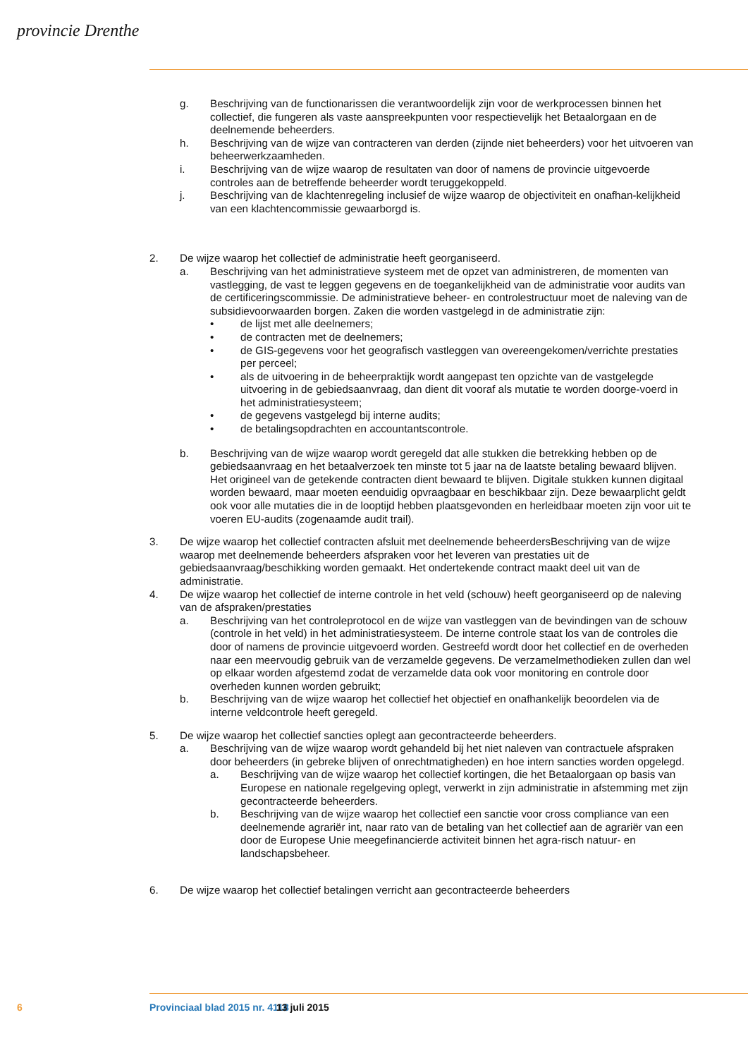provincie Drenthe
g. Beschrijving van de functionarissen die verantwoordelijk zijn voor de werkprocessen binnen het collectief, die fungeren als vaste aanspreekpunten voor respectievelijk het Betaalorgaan en de deelnemende beheerders.
h. Beschrijving van de wijze van contracteren van derden (zijnde niet beheerders) voor het uitvoeren van beheerwerkzaamheden.
i. Beschrijving van de wijze waarop de resultaten van door of namens de provincie uitgevoerde controles aan de betreffende beheerder wordt teruggekoppeld.
j. Beschrijving van de klachtenregeling inclusief de wijze waarop de objectiviteit en onafhan-kelijkheid van een klachtencommissie gewaarborgd is.
2. De wijze waarop het collectief de administratie heeft georganiseerd.
a. Beschrijving van het administratieve systeem met de opzet van administreren, de momenten van vastlegging, de vast te leggen gegevens en de toegankelijkheid van de administratie voor audits van de certificeringscommissie. De administratieve beheer- en controlestructuur moet de naleving van de subsidievoorwaarden borgen. Zaken die worden vastgelegd in de administratie zijn:
• de lijst met alle deelnemers;
• de contracten met de deelnemers;
• de GIS-gegevens voor het geografisch vastleggen van overeengekomen/verrichte prestaties per perceel;
• als de uitvoering in de beheerpraktijk wordt aangepast ten opzichte van de vastgelegde uitvoering in de gebiedsaanvraag, dan dient dit vooraf als mutatie te worden doorge-voerd in het administratiesysteem;
• de gegevens vastgelegd bij interne audits;
• de betalingsopdrachten en accountantscontrole.
b. Beschrijving van de wijze waarop wordt geregeld dat alle stukken die betrekking hebben op de gebiedsaanvraag en het betaalverzoek ten minste tot 5 jaar na de laatste betaling bewaard blijven. Het origineel van de getekende contracten dient bewaard te blijven. Digitale stukken kunnen digitaal worden bewaard, maar moeten eenduidig opvraagbaar en beschikbaar zijn. Deze bewaarplicht geldt ook voor alle mutaties die in de looptijd hebben plaatsgevonden en herleidbaar moeten zijn voor uit te voeren EU-audits (zogenaamde audit trail).
3. De wijze waarop het collectief contracten afsluit met deelnemende beheerdersBeschrijving van de wijze waarop met deelnemende beheerders afspraken voor het leveren van prestaties uit de gebiedsaanvraag/beschikking worden gemaakt. Het ondertekende contract maakt deel uit van de administratie.
4. De wijze waarop het collectief de interne controle in het veld (schouw) heeft georganiseerd op de naleving van de afspraken/prestaties
a. Beschrijving van het controleprotocol en de wijze van vastleggen van de bevindingen van de schouw (controle in het veld) in het administratiesysteem. De interne controle staat los van de controles die door of namens de provincie uitgevoerd worden. Gestreefd wordt door het collectief en de overheden naar een meervoudig gebruik van de verzamelde gegevens. De verzamelmethodieken zullen dan wel op elkaar worden afgestemd zodat de verzamelde data ook voor monitoring en controle door overheden kunnen worden gebruikt;
b. Beschrijving van de wijze waarop het collectief het objectief en onafhankelijk beoordelen via de interne veldcontrole heeft geregeld.
5. De wijze waarop het collectief sancties oplegt aan gecontracteerde beheerders.
a. Beschrijving van de wijze waarop wordt gehandeld bij het niet naleven van contractuele afspraken door beheerders (in gebreke blijven of onrechtmatigheden) en hoe intern sancties worden opgelegd.
a. Beschrijving van de wijze waarop het collectief kortingen, die het Betaalorgaan op basis van Europese en nationale regelgeving oplegt, verwerkt in zijn administratie in afstemming met zijn gecontracteerde beheerders.
b. Beschrijving van de wijze waarop het collectief een sanctie voor cross compliance van een deelnemende agrariër int, naar rato van de betaling van het collectief aan de agrariër van een door de Europese Unie meegefinancierde activiteit binnen het agra-risch natuur- en landschapsbeheer.
6. De wijze waarop het collectief betalingen verricht aan gecontracteerde beheerders
6 Provinciaal blad 2015 nr. 4118 13 juli 2015